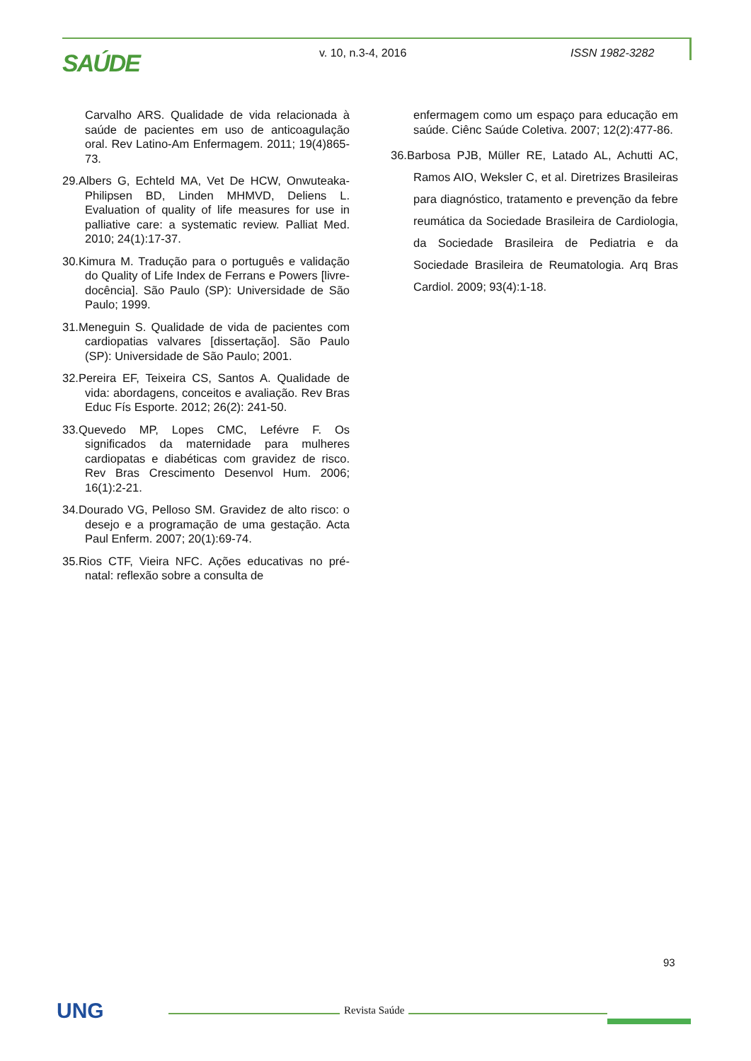SAÚDE v. 10, n.3-4, 2016 ISSN 1982-3282
Carvalho ARS. Qualidade de vida relacionada à saúde de pacientes em uso de anticoagulação oral. Rev Latino-Am Enfermagem. 2011; 19(4)865-73.
29.Albers G, Echteld MA, Vet De HCW, Onwuteaka-Philipsen BD, Linden MHMVD, Deliens L. Evaluation of quality of life measures for use in palliative care: a systematic review. Palliat Med. 2010; 24(1):17-37.
30.Kimura M. Tradução para o português e validação do Quality of Life Index de Ferrans e Powers [livre-docência]. São Paulo (SP): Universidade de São Paulo; 1999.
31.Meneguin S. Qualidade de vida de pacientes com cardiopatias valvares [dissertação]. São Paulo (SP): Universidade de São Paulo; 2001.
32.Pereira EF, Teixeira CS, Santos A. Qualidade de vida: abordagens, conceitos e avaliação. Rev Bras Educ Fís Esporte. 2012; 26(2): 241-50.
33.Quevedo MP, Lopes CMC, Lefévre F. Os significados da maternidade para mulheres cardiopatas e diabéticas com gravidez de risco. Rev Bras Crescimento Desenvol Hum. 2006; 16(1):2-21.
34.Dourado VG, Pelloso SM. Gravidez de alto risco: o desejo e a programação de uma gestação. Acta Paul Enferm. 2007; 20(1):69-74.
35.Rios CTF, Vieira NFC. Ações educativas no pré-natal: reflexão sobre a consulta de
enfermagem como um espaço para educação em saúde. Ciênc Saúde Coletiva. 2007; 12(2):477-86.
36.Barbosa PJB, Müller RE, Latado AL, Achutti AC, Ramos AIO, Weksler C, et al. Diretrizes Brasileiras para diagnóstico, tratamento e prevenção da febre reumática da Sociedade Brasileira de Cardiologia, da Sociedade Brasileira de Pediatria e da Sociedade Brasileira de Reumatologia. Arq Bras Cardiol. 2009; 93(4):1-18.
93
UNG Revista Saúde